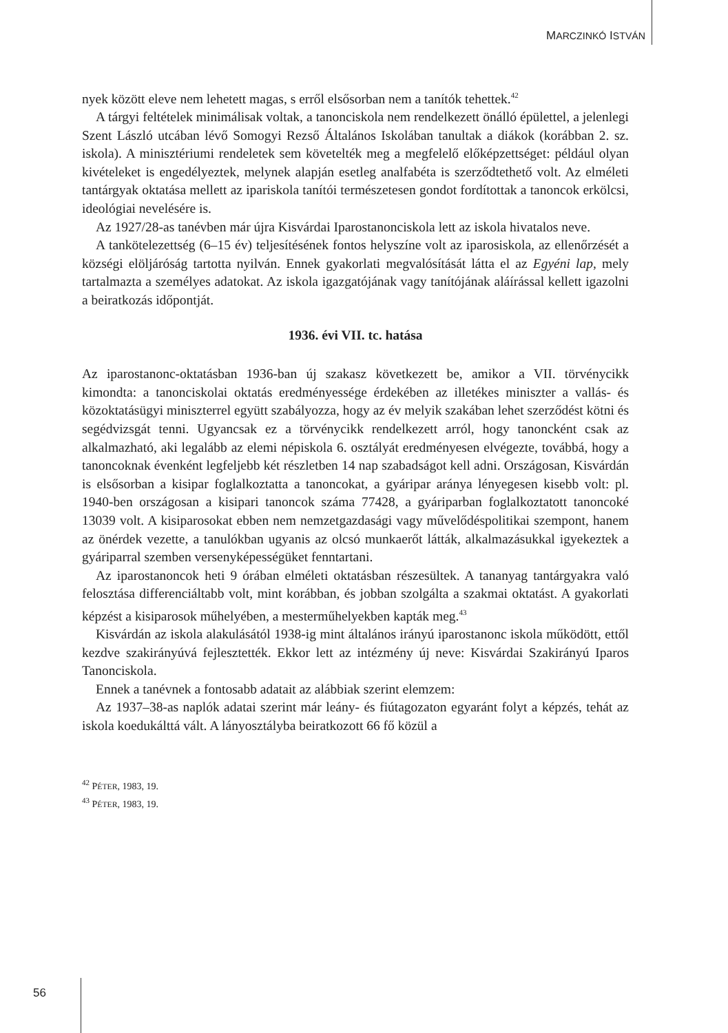MARCZINKÓ ISTVÁN
nyek között eleve nem lehetett magas, s erről elsősorban nem a tanítók tehettek.<sup>42</sup>
A tárgyi feltételek minimálisak voltak, a tanonciskola nem rendelkezett önálló épülettel, a jelenlegi Szent László utcában lévő Somogyi Rezső Általános Iskolában tanultak a diákok (korábban 2. sz. iskola). A minisztériumi rendeletek sem követelték meg a megfelelő előképzettséget: például olyan kivételeket is engedélyeztek, melynek alapján esetleg analfabéta is szerződtethető volt. Az elméleti tantárgyak oktatása mellett az ipariskola tanítói természetesen gondot fordítottak a tanoncok erkölcsi, ideológiai nevelésére is.
Az 1927/28-as tanévben már újra Kisvárdai Iparostanonciskola lett az iskola hivatalos neve.
A tankötelezettség (6–15 év) teljesítésének fontos helyszíne volt az iparosiskola, az ellenőrzését a községi elöljáróság tartotta nyilván. Ennek gyakorlati megvalósítását látta el az Egyéni lap, mely tartalmazta a személyes adatokat. Az iskola igazgatójának vagy tanítójának aláírással kellett igazolni a beiratkozás időpontját.
1936. évi VII. tc. hatása
Az iparostanonc-oktatásban 1936-ban új szakasz következett be, amikor a VII. törvénycikk kimondta: a tanonciskolai oktatás eredményessége érdekében az illetékes miniszter a vallás- és közoktatásügyi miniszterrel együtt szabályozza, hogy az év melyik szakában lehet szerződést kötni és segédvizsgát tenni. Ugyancsak ez a törvénycikk rendelkezett arról, hogy tanoncként csak az alkalmazható, aki legalább az elemi népiskola 6. osztályát eredményesen elvégezte, továbbá, hogy a tanoncoknak évenként legfeljebb két részletben 14 nap szabadságot kell adni. Országosan, Kisvárdán is elsősorban a kisipar foglalkoztatta a tanoncokat, a gyáripar aránya lényegesen kisebb volt: pl. 1940-ben országosan a kisipari tanoncok száma 77428, a gyáriparban foglalkoztatott tanoncoké 13039 volt. A kisiparosokat ebben nem nemzetgazdasági vagy művelődéspolitikai szempont, hanem az önérdek vezette, a tanulókban ugyanis az olcsó munkaerőt látták, alkalmazásukkal igyekeztek a gyáriparral szemben versenyképességüket fenntartani.
Az iparostanoncok heti 9 órában elméleti oktatásban részesültek. A tananyag tantárgyakra való felosztása differenciáltabb volt, mint korábban, és jobban szolgálta a szakmai oktatást. A gyakorlati képzést a kisiparosok műhelyében, a mesterműhelyekben kapták meg.<sup>43</sup>
Kisvárdán az iskola alakulásától 1938-ig mint általános irányú iparostanonc iskola működött, ettől kezdve szakirányúvá fejlesztették. Ekkor lett az intézmény új neve: Kisvárdai Szakirányú Iparos Tanonciskola.
Ennek a tanévnek a fontosabb adatait az alábbiak szerint elemzem:
Az 1937–38-as naplók adatai szerint már leány- és fiútagozaton egyaránt folyt a képzés, tehát az iskola koedukálttá vált. A lányosztályba beiratkozott 66 fő közül a
<sup>42</sup> PÉTER, 1983, 19.
<sup>43</sup> PÉTER, 1983, 19.
56